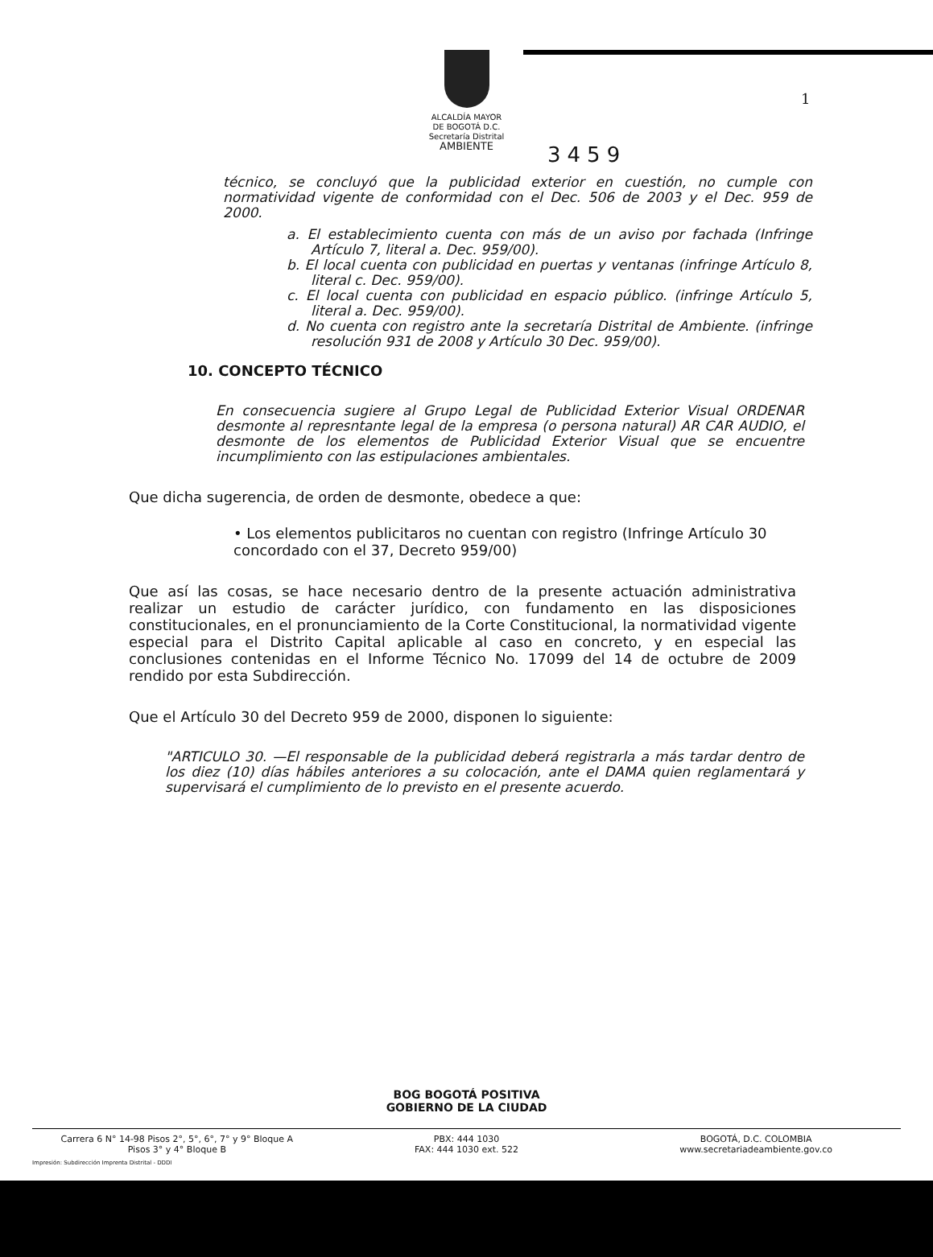1
ALCALDÍA MAYOR
DE BOGOTÁ D.C.
Secretaría Distrital
AMBIENTE
3459
técnico, se concluyó que la publicidad exterior en cuestión, no cumple con normatividad vigente de conformidad con el Dec. 506 de 2003 y el Dec. 959 de 2000.
a. El establecimiento cuenta con más de un aviso por fachada (Infringe Artículo 7, literal a. Dec. 959/00).
b. El local cuenta con publicidad en puertas y ventanas (infringe Artículo 8, literal c. Dec. 959/00).
c. El local cuenta con publicidad en espacio público. (infringe Artículo 5, literal a. Dec. 959/00).
d. No cuenta con registro ante la secretaría Distrital de Ambiente. (infringe resolución 931 de 2008 y Artículo 30 Dec. 959/00).
10. CONCEPTO TÉCNICO
En consecuencia sugiere al Grupo Legal de Publicidad Exterior Visual ORDENAR desmonte al represntante legal de la empresa (o persona natural) AR CAR AUDIO, el desmonte de los elementos de Publicidad Exterior Visual que se encuentre incumplimiento con las estipulaciones ambientales.
Que dicha sugerencia, de orden de desmonte, obedece a que:
• Los elementos publicitaros no cuentan con registro (Infringe Artículo 30 concordado con el 37, Decreto 959/00)
Que así las cosas, se hace necesario dentro de la presente actuación administrativa realizar un estudio de carácter jurídico, con fundamento en las disposiciones constitucionales, en el pronunciamiento de la Corte Constitucional, la normatividad vigente especial para el Distrito Capital aplicable al caso en concreto, y en especial las conclusiones contenidas en el Informe Técnico No. 17099 del 14 de octubre de 2009 rendido por esta Subdirección.
Que el Artículo 30 del Decreto 959 de 2000, disponen lo siguiente:
"ARTICULO 30. —El responsable de la publicidad deberá registrarla a más tardar dentro de los diez (10) días hábiles anteriores a su colocación, ante el DAMA quien reglamentará y supervisará el cumplimiento de lo previsto en el presente acuerdo.
BOG BOGOTÁ POSITIVA
GOBIERNO DE LA CIUDAD
Carrera 6 N° 14-98 Pisos 2°, 5°, 6°, 7° y 9° Bloque A
Pisos 3° y 4° Bloque B
PBX: 444 1030
FAX: 444 1030 ext. 522
BOGOTÁ, D.C. COLOMBIA
www.secretariadeambiente.gov.co
Impresión: Subdirección Imprenta Distrital - DDDI